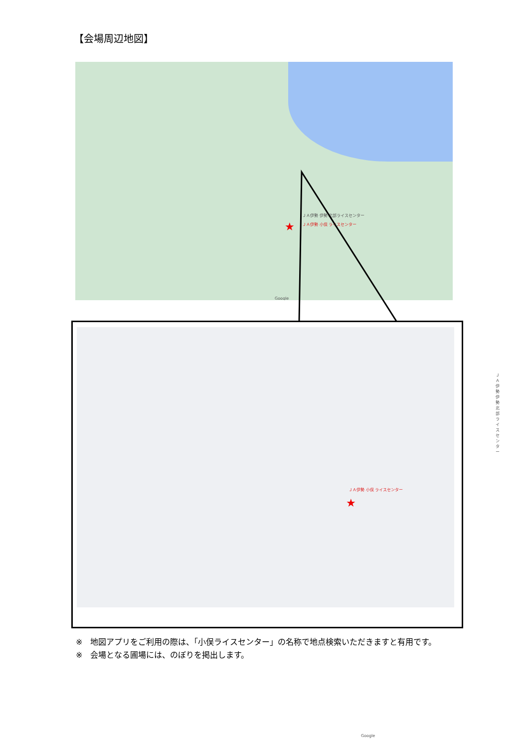【会場周辺地図】
ＪＡ伊勢 伊勢 北部ライスセンター
ＪＡ伊勢 小俣 ライスセンター ★
Google
ＪＡ伊勢 小俣 ライスセンター
★
ＪＡ伊勢 伊勢 北部ライスセンター
Google
※　地図アプリをご利用の際は、「小俣ライスセンター」の名称で地点検索いただきますと有用です。
※　会場となる圃場には、のぼりを掲出します。